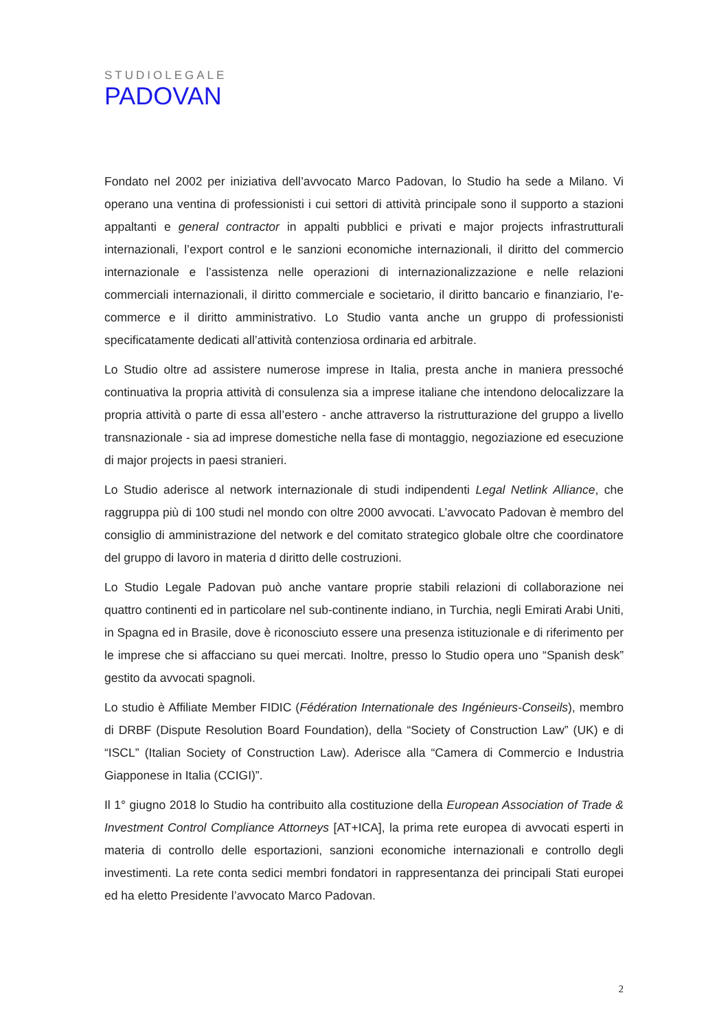STUDIOLEGALE
PADOVAN
Fondato nel 2002 per iniziativa dell’avvocato Marco Padovan, lo Studio ha sede a Milano. Vi operano una ventina di professionisti i cui settori di attività principale sono il supporto a stazioni appaltanti e general contractor in appalti pubblici e privati e major projects infrastrutturali internazionali, l’export control e le sanzioni economiche internazionali, il diritto del commercio internazionale e l’assistenza nelle operazioni di internazionalizzazione e nelle relazioni commerciali internazionali, il diritto commerciale e societario, il diritto bancario e finanziario, l’e-commerce e il diritto amministrativo. Lo Studio vanta anche un gruppo di professionisti specificatamente dedicati all’attività contenziosa ordinaria ed arbitrale.
Lo Studio oltre ad assistere numerose imprese in Italia, presta anche in maniera pressoché continuativa la propria attività di consulenza sia a imprese italiane che intendono delocalizzare la propria attività o parte di essa all’estero - anche attraverso la ristrutturazione del gruppo a livello transnazionale - sia ad imprese domestiche nella fase di montaggio, negoziazione ed esecuzione di major projects in paesi stranieri.
Lo Studio aderisce al network internazionale di studi indipendenti Legal Netlink Alliance, che raggruppa più di 100 studi nel mondo con oltre 2000 avvocati. L’avvocato Padovan è membro del consiglio di amministrazione del network e del comitato strategico globale oltre che coordinatore del gruppo di lavoro in materia d diritto delle costruzioni.
Lo Studio Legale Padovan può anche vantare proprie stabili relazioni di collaborazione nei quattro continenti ed in particolare nel sub-continente indiano, in Turchia, negli Emirati Arabi Uniti, in Spagna ed in Brasile, dove è riconosciuto essere una presenza istituzionale e di riferimento per le imprese che si affacciano su quei mercati. Inoltre, presso lo Studio opera uno “Spanish desk” gestito da avvocati spagnoli.
Lo studio è Affiliate Member FIDIC (Fédération Internationale des Ingénieurs-Conseils), membro di DRBF (Dispute Resolution Board Foundation), della “Society of Construction Law” (UK) e di “ISCL” (Italian Society of Construction Law). Aderisce alla “Camera di Commercio e Industria Giapponese in Italia (CCIGI)”.
Il 1° giugno 2018 lo Studio ha contribuito alla costituzione della European Association of Trade & Investment Control Compliance Attorneys [AT+ICA], la prima rete europea di avvocati esperti in materia di controllo delle esportazioni, sanzioni economiche internazionali e controllo degli investimenti. La rete conta sedici membri fondatori in rappresentanza dei principali Stati europei ed ha eletto Presidente l’avvocato Marco Padovan.
2